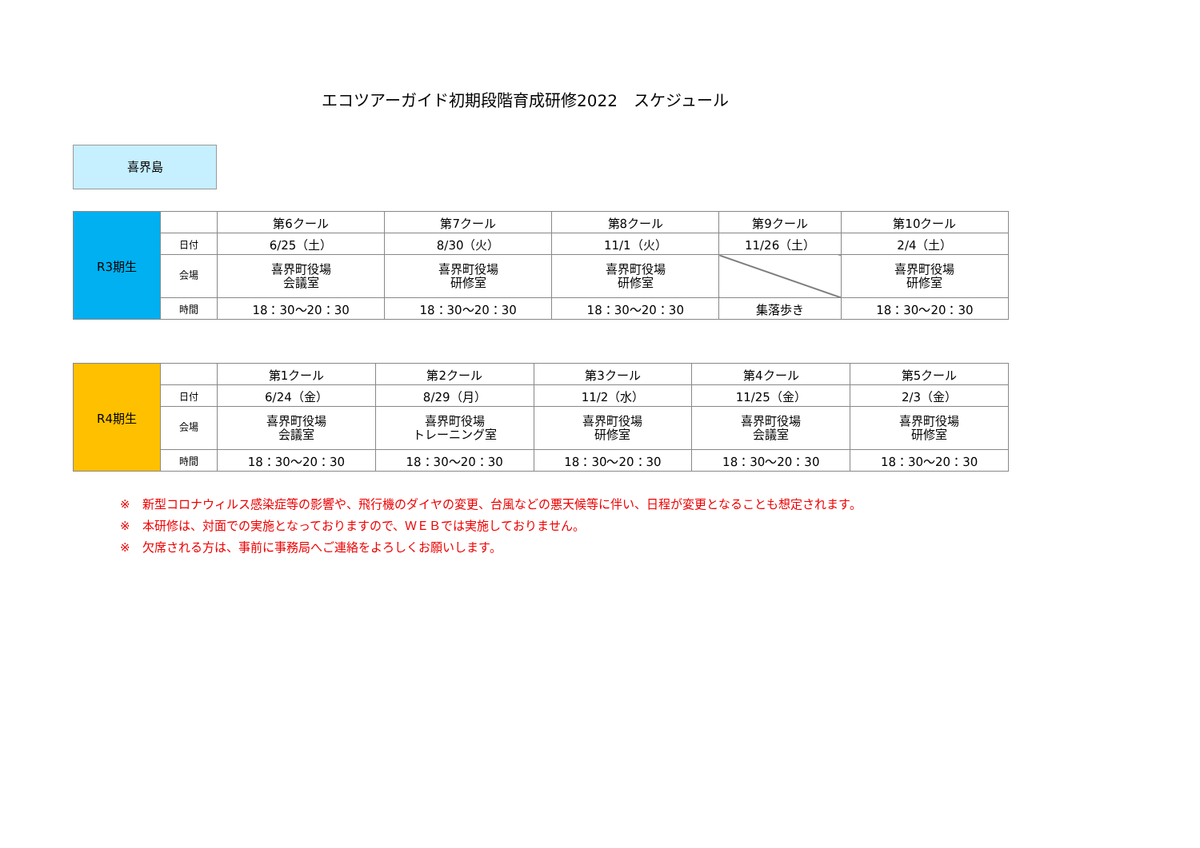エコツアーガイド初期段階育成研修2022　スケジュール
喜界島
| R3期生 | | 第6クール | 第7クール | 第8クール | 第9クール | 第10クール |
| | 日付 | 6/25（土） | 8/30（火） | 11/1（火） | 11/26（土） | 2/4（土） |
| | 会場 | 喜界町役場 会議室 | 喜界町役場 研修室 | 喜界町役場 研修室 | | 喜界町役場 研修室 |
| | 時間 | 18：30～20：30 | 18：30～20：30 | 18：30～20：30 | 集落歩き | 18：30～20：30 |
| R4期生 | | 第1クール | 第2クール | 第3クール | 第4クール | 第5クール |
| | 日付 | 6/24（金） | 8/29（月） | 11/2（水） | 11/25（金） | 2/3（金） |
| | 会場 | 喜界町役場 会議室 | 喜界町役場 トレーニング室 | 喜界町役場 研修室 | 喜界町役場 会議室 | 喜界町役場 研修室 |
| | 時間 | 18：30～20：30 | 18：30～20：30 | 18：30～20：30 | 18：30～20：30 | 18：30～20：30 |
※　新型コロナウィルス感染症等の影響や、飛行機のダイヤの変更、台風などの悪天候等に伴い、日程が変更となることも想定されます。
※　本研修は、対面での実施となっておりますので、ＷＥＢでは実施しておりません。
※　欠席される方は、事前に事務局へご連絡をよろしくお願いします。